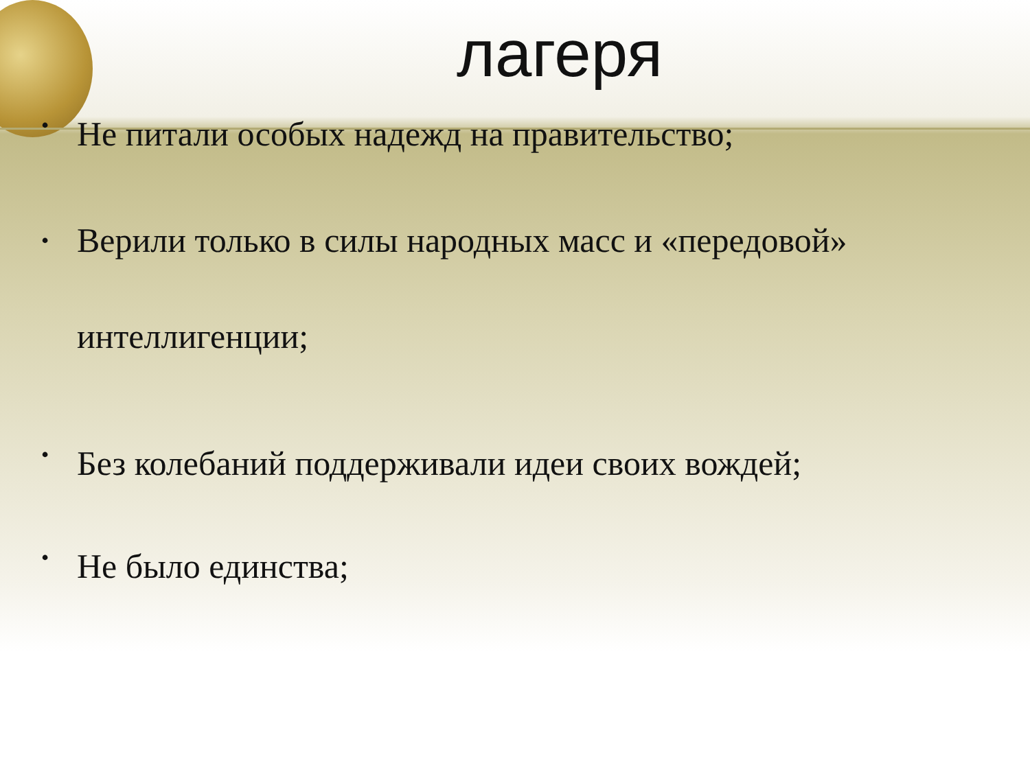лагеря
• Не питали особых надежд на правительство;
• Верили только в силы народных масс и «передовой» интеллигенции;
• Без колебаний поддерживали идеи своих вождей;
• Не было единства;